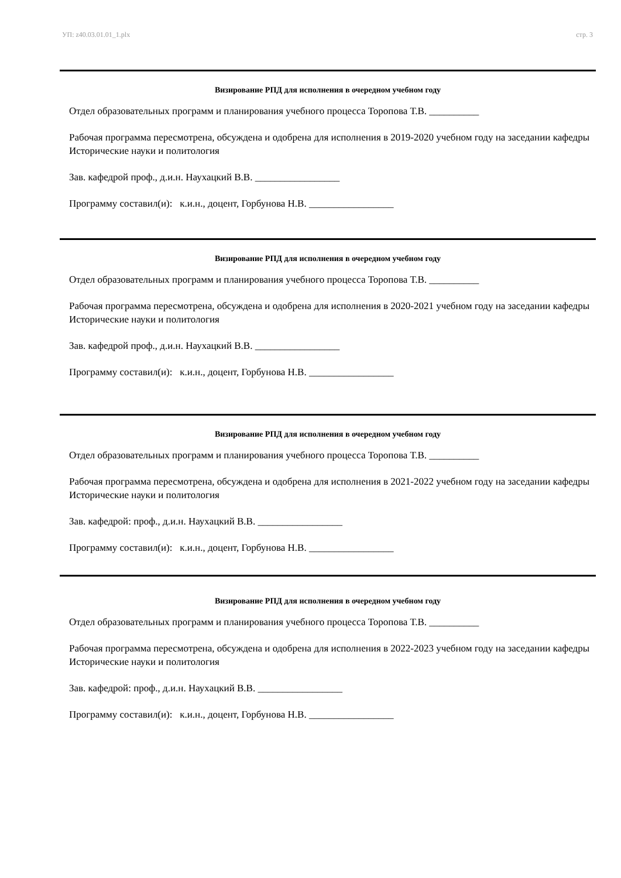УП: z40.03.01.01_1.plx стр. 3
Визирование РПД для исполнения в очередном учебном году
Отдел образовательных программ и планирования учебного процесса Торопова Т.В. __________
Рабочая программа пересмотрена, обсуждена и одобрена для исполнения в 2019-2020 учебном году на заседании кафедры Исторические науки и политология
Зав. кафедрой проф., д.и.н. Наухацкий В.В. _________________
Программу составил(и): к.и.н., доцент, Горбунова Н.В. _________________
Визирование РПД для исполнения в очередном учебном году
Отдел образовательных программ и планирования учебного процесса Торопова Т.В. __________
Рабочая программа пересмотрена, обсуждена и одобрена для исполнения в 2020-2021 учебном году на заседании кафедры Исторические науки и политология
Зав. кафедрой проф., д.и.н. Наухацкий В.В. _________________
Программу составил(и): к.и.н., доцент, Горбунова Н.В. _________________
Визирование РПД для исполнения в очередном учебном году
Отдел образовательных программ и планирования учебного процесса Торопова Т.В. __________
Рабочая программа пересмотрена, обсуждена и одобрена для исполнения в 2021-2022 учебном году на заседании кафедры Исторические науки и политология
Зав. кафедрой: проф., д.и.н. Наухацкий В.В. _________________
Программу составил(и): к.и.н., доцент, Горбунова Н.В. _________________
Визирование РПД для исполнения в очередном учебном году
Отдел образовательных программ и планирования учебного процесса Торопова Т.В. __________
Рабочая программа пересмотрена, обсуждена и одобрена для исполнения в 2022-2023 учебном году на заседании кафедры Исторические науки и политология
Зав. кафедрой: проф., д.и.н. Наухацкий В.В. _________________
Программу составил(и): к.и.н., доцент, Горбунова Н.В. _________________